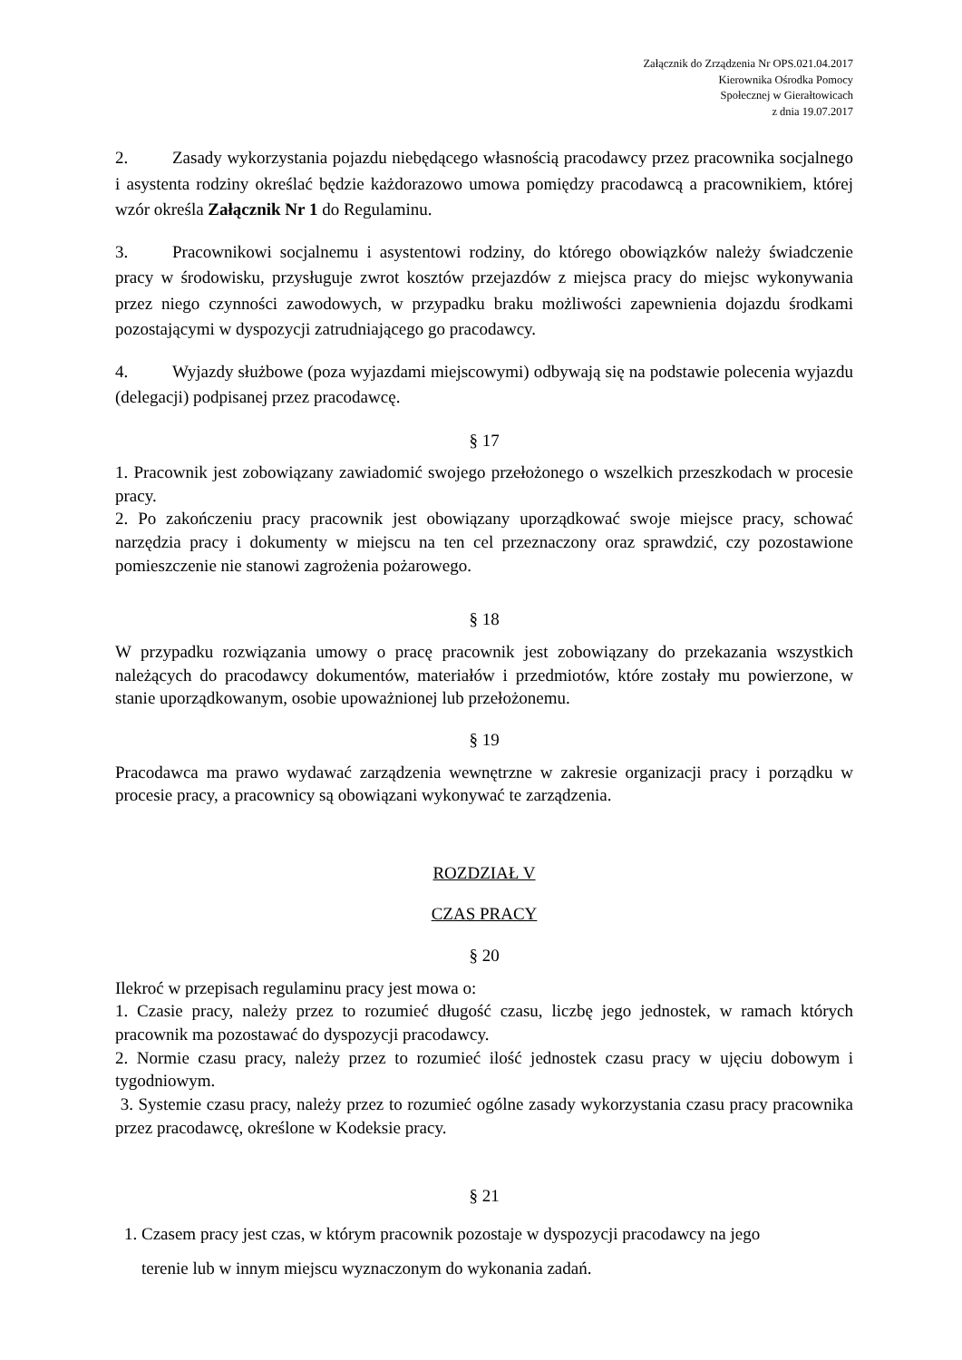Załącznik do Zrządzenia Nr OPS.021.04.2017
Kierownika Ośrodka Pomocy
Społecznej w Gierałtowicach
z dnia 19.07.2017
2. Zasady wykorzystania pojazdu niebędącego własnością pracodawcy przez pracownika socjalnego i asystenta rodziny określać będzie każdorazowo umowa pomiędzy pracodawcą a pracownikiem, której wzór określa Załącznik Nr 1 do Regulaminu.
3. Pracownikowi socjalnemu i asystentowi rodziny, do którego obowiązków należy świadczenie pracy w środowisku, przysługuje zwrot kosztów przejazdów z miejsca pracy do miejsc wykonywania przez niego czynności zawodowych, w przypadku braku możliwości zapewnienia dojazdu środkami pozostającymi w dyspozycji zatrudniającego go pracodawcy.
4. Wyjazdy służbowe (poza wyjazdami miejscowymi) odbywają się na podstawie polecenia wyjazdu (delegacji) podpisanej przez pracodawcę.
§ 17
1. Pracownik jest zobowiązany zawiadomić swojego przełożonego o wszelkich przeszkodach w procesie pracy.
2. Po zakończeniu pracy pracownik jest obowiązany uporządkować swoje miejsce pracy, schować narzędzia pracy i dokumenty w miejscu na ten cel przeznaczony oraz sprawdzić, czy pozostawione pomieszczenie nie stanowi zagrożenia pożarowego.
§ 18
W przypadku rozwiązania umowy o pracę pracownik jest zobowiązany do przekazania wszystkich należących do pracodawcy dokumentów, materiałów i przedmiotów, które zostały mu powierzone, w stanie uporządkowanym, osobie upoważnionej lub przełożonemu.
§ 19
Pracodawca ma prawo wydawać zarządzenia wewnętrzne w zakresie organizacji pracy i porządku w procesie pracy, a pracownicy są obowiązani wykonywać te zarządzenia.
ROZDZIAŁ V
CZAS PRACY
§ 20
Ilekroć w przepisach regulaminu pracy jest mowa o:
1. Czasie pracy, należy przez to rozumieć długość czasu, liczbę jego jednostek, w ramach których pracownik ma pozostawać do dyspozycji pracodawcy.
2. Normie czasu pracy, należy przez to rozumieć ilość jednostek czasu pracy w ujęciu dobowym i tygodniowym.
3. Systemie czasu pracy, należy przez to rozumieć ogólne zasady wykorzystania czasu pracy pracownika przez pracodawcę, określone w Kodeksie pracy.
§ 21
1. Czasem pracy jest czas, w którym pracownik pozostaje w dyspozycji pracodawcy na jego
terenie lub w innym miejscu wyznaczonym do wykonania zadań.